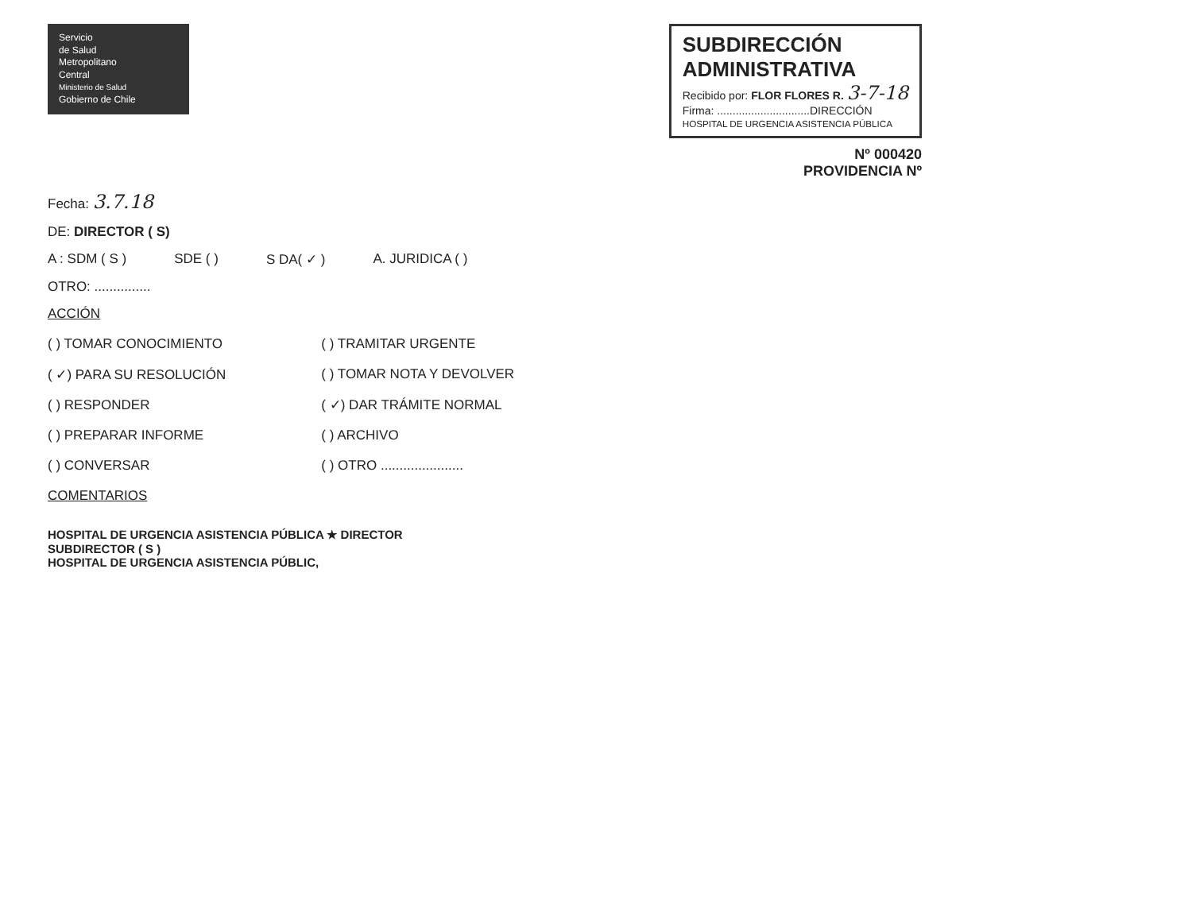Servicio
de Salud
Metropolitano
Central
Ministerio de Salud
Gobierno de Chile
SUBDIRECCIÓN
ADMINISTRATIVA
Recibido por: FLOR FLORES R. 3-7-18
Firma: ..............................DIRECCIÓN
HOSPITAL DE URGENCIA ASISTENCIA PÚBLICA
Nº 000420
PROVIDENCIA Nº
Fecha: 3.7.18
DE: DIRECTOR ( S)
A : SDM ( S ) SDE ( ) S DA( ✓ ) A. JURIDICA ( )
OTRO: ...............
ACCIÓN
( ) TOMAR CONOCIMIENTO
( ✓) PARA SU RESOLUCIÓN
( ) RESPONDER
( ) PREPARAR INFORME
( ) CONVERSAR
( ) TRAMITAR URGENTE
( ) TOMAR NOTA Y DEVOLVER
( ✓) DAR TRÁMITE NORMAL
( ) ARCHIVO
( ) OTRO ......................
COMENTARIOS
HOSPITAL DE URGENCIA ASISTENCIA PÚBLICA ★ DIRECTOR
SUBDIRECTOR ( S )
HOSPITAL DE URGENCIA ASISTENCIA PÚBLIC,